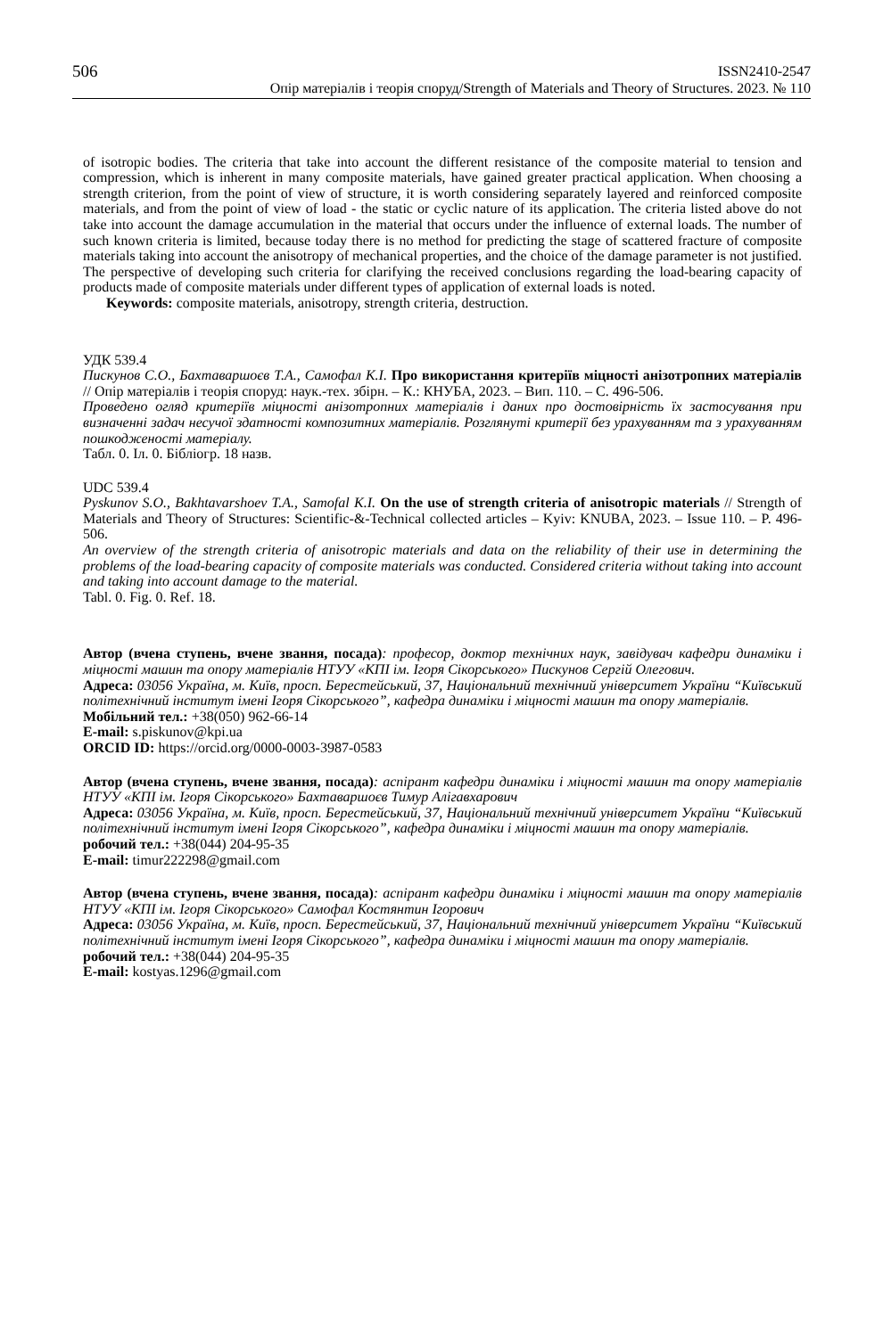506 ISSN2410-2547
Опір матеріалів і теорія споруд/Strength of Materials and Theory of Structures. 2023. № 110
of isotropic bodies. The criteria that take into account the different resistance of the composite material to tension and compression, which is inherent in many composite materials, have gained greater practical application. When choosing a strength criterion, from the point of view of structure, it is worth considering separately layered and reinforced composite materials, and from the point of view of load - the static or cyclic nature of its application. The criteria listed above do not take into account the damage accumulation in the material that occurs under the influence of external loads. The number of such known criteria is limited, because today there is no method for predicting the stage of scattered fracture of composite materials taking into account the anisotropy of mechanical properties, and the choice of the damage parameter is not justified. The perspective of developing such criteria for clarifying the received conclusions regarding the load-bearing capacity of products made of composite materials under different types of application of external loads is noted.
Keywords: composite materials, anisotropy, strength criteria, destruction.
УДК 539.4
Пискунов С.О., Бахтаваршоєв Т.А., Самофал К.І. Про використання критеріїв міцності анізотропних матеріалів // Опір матеріалів і теорія споруд: наук.-тех. збірн. – К.: КНУБА, 2023. – Вип. 110. – С. 496-506.
Проведено огляд критеріїв міцності анізотропних матеріалів і даних про достовірність їх застосування при визначенні задач несучої здатності композитних матеріалів. Розглянуті критерії без урахуванням та з урахуванням пошкодженості матеріалу.
Табл. 0. Іл. 0. Бібліогр. 18 назв.
UDC 539.4
Pyskunov S.O., Bakhtavarshoev T.A., Samofal K.I. On the use of strength criteria of anisotropic materials // Strength of Materials and Theory of Structures: Scientific-&-Technical collected articles – Kyiv: KNUBA, 2023. – Issue 110. – P. 496-506.
An overview of the strength criteria of anisotropic materials and data on the reliability of their use in determining the problems of the load-bearing capacity of composite materials was conducted. Considered criteria without taking into account and taking into account damage to the material.
Tabl. 0. Fig. 0. Ref. 18.
Автор (вчена ступень, вчене звання, посада): професор, доктор технічних наук, завідувач кафедри динаміки і міцності машин та опору матеріалів НТУУ «КПІ ім. Ігоря Сікорського» Пискунов Сергій Олегович.
Адреса: 03056 Україна, м. Київ, просп. Берестейський, 37, Національний технічний університет України “Київський політехнічний інститут імені Ігоря Сікорського”, кафедра динаміки і міцності машин та опору матеріалів.
Мобільний тел.: +38(050) 962-66-14
E-mail: s.piskunov@kpi.ua
ORCID ID: https://orcid.org/0000-0003-3987-0583
Автор (вчена ступень, вчене звання, посада): аспірант кафедри динаміки і міцності машин та опору матеріалів НТУУ «КПІ ім. Ігоря Сікорського» Бахтаваршоєв Тимур Алігавхарович
Адреса: 03056 Україна, м. Київ, просп. Берестейський, 37, Національний технічний університет України “Київський політехнічний інститут імені Ігоря Сікорського”, кафедра динаміки і міцності машин та опору матеріалів.
робочий тел.: +38(044) 204-95-35
E-mail: timur222298@gmail.com
Автор (вчена ступень, вчене звання, посада): аспірант кафедри динаміки і міцності машин та опору матеріалів НТУУ «КПІ ім. Ігоря Сікорського» Самофал Костянтин Ігорович
Адреса: 03056 Україна, м. Київ, просп. Берестейський, 37, Національний технічний університет України “Київський політехнічний інститут імені Ігоря Сікорського”, кафедра динаміки і міцності машин та опору матеріалів.
робочий тел.: +38(044) 204-95-35
E-mail: kostyas.1296@gmail.com